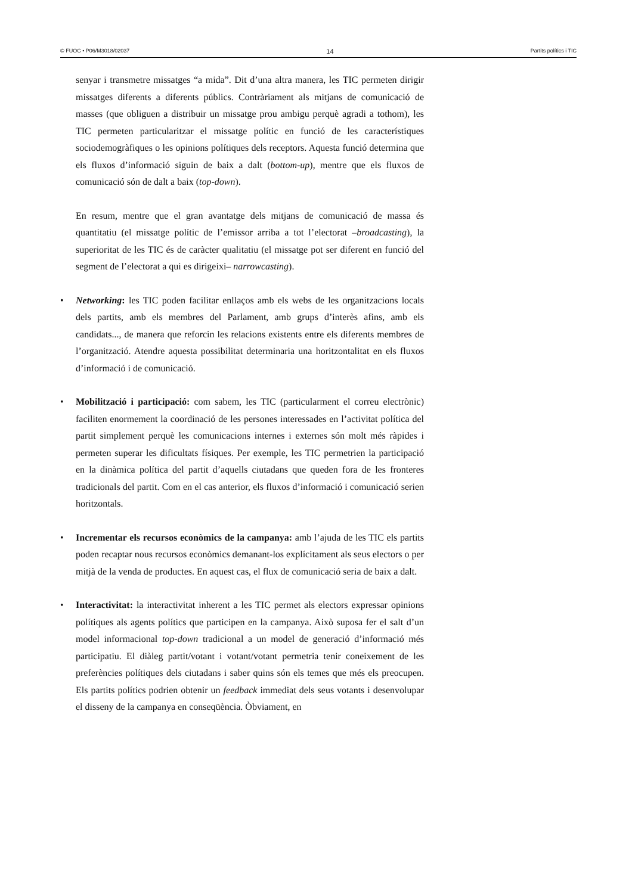© FUOC • P06/M3018/02037 14 Partits polítics i TIC
senyar i transmetre missatges “a mida”. Dit d’una altra manera, les TIC permeten dirigir missatges diferents a diferents públics. Contràriament als mitjans de comunicació de masses (que obliguen a distribuir un missatge prou ambigu perquè agradi a tothom), les TIC permeten particularitzar el missatge polític en funció de les característiques sociodemogràfiques o les opinions polítiques dels receptors. Aquesta funció determina que els fluxos d’informació siguin de baix a dalt (bottom-up), mentre que els fluxos de comunicació són de dalt a baix (top-down).
En resum, mentre que el gran avantatge dels mitjans de comunicació de massa és quantitatiu (el missatge polític de l’emissor arriba a tot l’electorat –broadcasting), la superioritat de les TIC és de caràcter qualitatiu (el missatge pot ser diferent en funció del segment de l’electorat a qui es dirigeixi– narrowcasting).
• Networking: les TIC poden facilitar enllaços amb els webs de les organitzacions locals dels partits, amb els membres del Parlament, amb grups d’interès afins, amb els candidats..., de manera que reforcin les relacions existents entre els diferents membres de l’organització. Atendre aquesta possibilitat determinaria una horitzontalitat en els fluxos d’informació i de comunicació.
• Mobilització i participació: com sabem, les TIC (particularment el correu electrònic) faciliten enormement la coordinació de les persones interessades en l’activitat política del partit simplement perquè les comunicacions internes i externes són molt més ràpides i permeten superar les dificultats físiques. Per exemple, les TIC permetrien la participació en la dinàmica política del partit d’aquells ciutadans que queden fora de les fronteres tradicionals del partit. Com en el cas anterior, els fluxos d’informació i comunicació serien horitzontals.
• Incrementar els recursos econòmics de la campanya: amb l’ajuda de les TIC els partits poden recaptar nous recursos econòmics demanant-los explícitament als seus electors o per mitjà de la venda de productes. En aquest cas, el flux de comunicació seria de baix a dalt.
• Interactivitat: la interactivitat inherent a les TIC permet als electors expressar opinions polítiques als agents polítics que participen en la campanya. Això suposa fer el salt d’un model informacional top-down tradicional a un model de generació d’informació més participatiu. El diàleg partit/votant i votant/votant permetria tenir coneixement de les preferències polítiques dels ciutadans i saber quins són els temes que més els preocupen. Els partits polítics podrien obtenir un feedback immediat dels seus votants i desenvolupar el disseny de la campanya en conseqüència. Òbviament, en